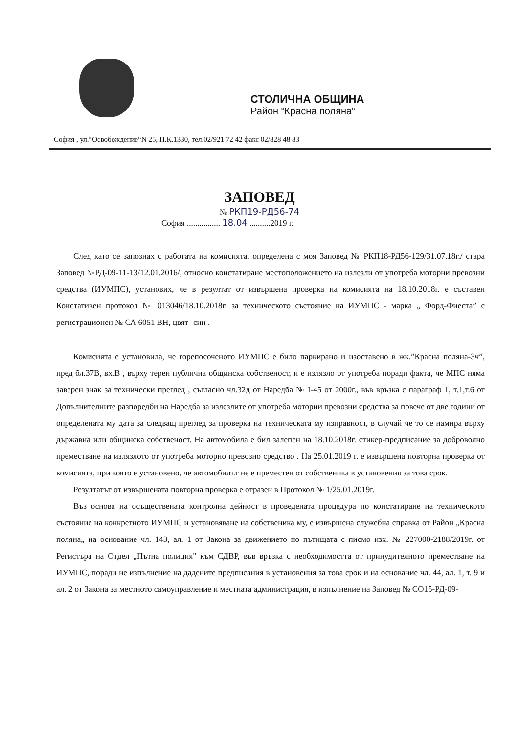СТОЛИЧНА ОБЩИНА
Район “Красна поляна“
София , ул.“Освобождение“N 25, П.К.1330, тел.02/921 72 42 факс 02/828 48 83
ЗАПОВЕД
№ РКП19-РД56-74
София ................ 18.04 ..........2019 г.
След като се запознах с работата на комисията, определена с моя Заповед № РКП18-РД56-129/31.07.18г./ стара Заповед №РД-09-11-13/12.01.2016/, относно констатиране местоположението на излезли от употреба моторни превозни средства (ИУМПС), установих, че в резултат от извършена проверка на комисията на 18.10.2018г. е съставен Констативен протокол № 013046/18.10.2018г. за техническото състояние на ИУМПС - марка „ Форд-Фиеста” с регистрационен № СА 6051 ВН, цвят- син .
Комисията е установила, че горепосоченото ИУМПС е било паркирано и изоставено в жк.”Красна поляна-3ч”, пред бл.37В, вх.В , върху терен публична общинска собственост, и е излязло от употреба поради факта, че МПС няма заверен знак за технически преглед , съгласно чл.32д от Наредба № I-45 от 2000г., във връзка с параграф 1, т.1,т.6 от Допълнителните разпоредби на Наредба за излезлите от употреба моторни превозни средства за повече от две години от определената му дата за следващ преглед за проверка на техническата му изправност, в случай че то се намира върху държавна или общинска собственост. На автомобила е бил залепен на 18.10.2018г. стикер-предписание за доброволно преместване на излязлото от употреба моторно превозно средство . На 25.01.2019 г. е извършена повторна проверка от комисията, при която е установено, че автомобилът не е преместен от собственика в установения за това срок.
Резултатът от извършената повторна проверка е отразен в Протокол № 1/25.01.2019г.
Въз основа на осъществената контролна дейност в проведената процедура по констатиране на техническото състояние на конкретното ИУМПС и установяване на собственика му, е извършена служебна справка от Район „Красна поляна„ на основание чл. 143, ал. 1 от Закона за движението по пътищата с писмо изх. № 227000-2188/2019г. от Регистъра на Отдел „Пътна полиция" към СДВР, във връзка с необходимостта от принудителното преместване на ИУМПС, поради не изпълнение на дадените предписания в установения за това срок и на основание чл. 44, ал. 1, т. 9 и ал. 2 от Закона за местното самоуправление и местната администрация, в изпълнение на Заповед № СО15-РД-09-